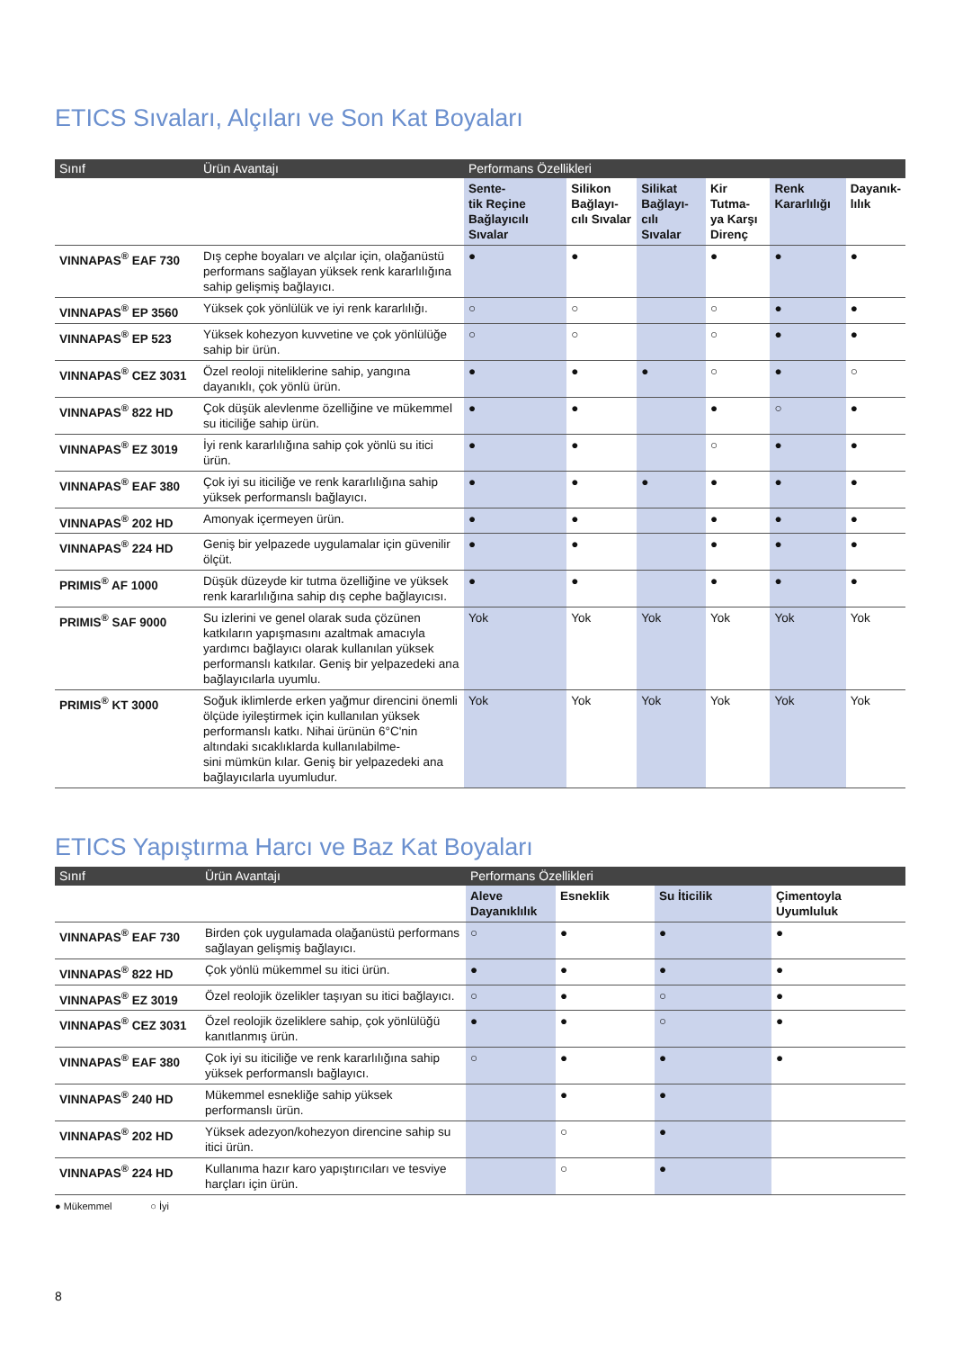ETICS Sıvaları, Alçıları ve Son Kat Boyaları
| Sınıf | Ürün Avantajı | Performans Özellikleri | | | | | |
| --- | --- | --- | --- | --- | --- | --- | --- |
| | | Sente- tik Reçine Bağlayıcılı Sıvalar | Silikon Bağlayı- cılı Sıvalar | Silikat Bağlayı- cılı Sıvalar | Kir Tutma- ya Karşı Direnç | Renk Kararlılığı | Dayanık- lılık |
| VINNAPAS<sup>®</sup> EAF 730 | Dış cephe boyaları ve alçılar için, olağanüstü performans sağlayan yüksek renk kararlılığına sahip gelişmiş bağlayıcı. | ● | ● | | ● | ● | ● |
| VINNAPAS<sup>®</sup> EP 3560 | Yüksek çok yönlülük ve iyi renk kararlılığı. | ○ | ○ | | ○ | ● | ● |
| VINNAPAS<sup>®</sup> EP 523 | Yüksek kohezyon kuvvetine ve çok yönlülüğe sahip bir ürün. | ○ | ○ | | ○ | ● | ● |
| VINNAPAS<sup>®</sup> CEZ 3031 | Özel reoloji niteliklerine sahip, yangına dayanıklı, çok yönlü ürün. | ● | ● | ● | ○ | ● | ○ |
| VINNAPAS<sup>®</sup> 822 HD | Çok düşük alevlenme özelliğine ve mükemmel su iticiliğe sahip ürün. | ● | ● | | ● | ○ | ● |
| VINNAPAS<sup>®</sup> EZ 3019 | İyi renk kararlılığına sahip çok yönlü su itici ürün. | ● | ● | | ○ | ● | ● |
| VINNAPAS<sup>®</sup> EAF 380 | Çok iyi su iticiliğe ve renk kararlılığına sahip yüksek performanslı bağlayıcı. | ● | ● | ● | ● | ● | ● |
| VINNAPAS<sup>®</sup> 202 HD | Amonyak içermeyen ürün. | ● | ● | | ● | ● | ● |
| VINNAPAS<sup>®</sup> 224 HD | Geniş bir yelpazede uygulamalar için güvenilir ölçüt. | ● | ● | | ● | ● | ● |
| PRIMIS<sup>®</sup> AF 1000 | Düşük düzeyde kir tutma özelliğine ve yüksek renk kararlılığına sahip dış cephe bağlayıcısı. | ● | ● | | ● | ● | ● |
| PRIMIS<sup>®</sup> SAF 9000 | Su izlerini ve genel olarak suda çözünen katkıların yapışmasını azaltmak amacıyla yardımcı bağlayıcı olarak kullanılan yüksek performanslı katkılar. Geniş bir yelpazedeki ana bağlayıcılarla uyumlu. | Yok | Yok | Yok | Yok | Yok | Yok |
| PRIMIS<sup>®</sup> KT 3000 | Soğuk iklimlerde erken yağmur direncini önemli ölçüde iyileştirmek için kullanılan yüksek performanslı katkı. Nihai ürünün 6°C'nin altındaki sıcaklıklarda kullanılabilme- sini mümkün kılar. Geniş bir yelpazedeki ana bağlayıcılarla uyumludur. | Yok | Yok | Yok | Yok | Yok | Yok |
ETICS Yapıştırma Harcı ve Baz Kat Boyaları
| Sınıf | Ürün Avantajı | Performans Özellikleri | | | |
| --- | --- | --- | --- | --- | --- |
| | | Aleve Dayanıklılık | Esneklik | Su İticilik | Çimentoyla Uyumluluk |
| VINNAPAS<sup>®</sup> EAF 730 | Birden çok uygulamada olağanüstü performans sağlayan gelişmiş bağlayıcı. | ○ | ● | ● | ● |
| VINNAPAS<sup>®</sup> 822 HD | Çok yönlü mükemmel su itici ürün. | ● | ● | ● | ● |
| VINNAPAS<sup>®</sup> EZ 3019 | Özel reolojik özelikler taşıyan su itici bağlayıcı. | ○ | ● | ○ | ● |
| VINNAPAS<sup>®</sup> CEZ 3031 | Özel reolojik özeliklere sahip, çok yönlülüğü kanıtlanmış ürün. | ● | ● | ○ | ● |
| VINNAPAS<sup>®</sup> EAF 380 | Çok iyi su iticiliğe ve renk kararlılığına sahip yüksek performanslı bağlayıcı. | ○ | ● | ● | ● |
| VINNAPAS<sup>®</sup> 240 HD | Mükemmel esnekliğe sahip yüksek performanslı ürün. | | ● | ● | |
| VINNAPAS<sup>®</sup> 202 HD | Yüksek adezyon/kohezyon direncine sahip su itici ürün. | | ○ | ● | |
| VINNAPAS<sup>®</sup> 224 HD | Kullanıma hazır karo yapıştırıcıları ve tesviye harçları için ürün. | | ○ | ● | |
● Mükemmel ○ İyi
8